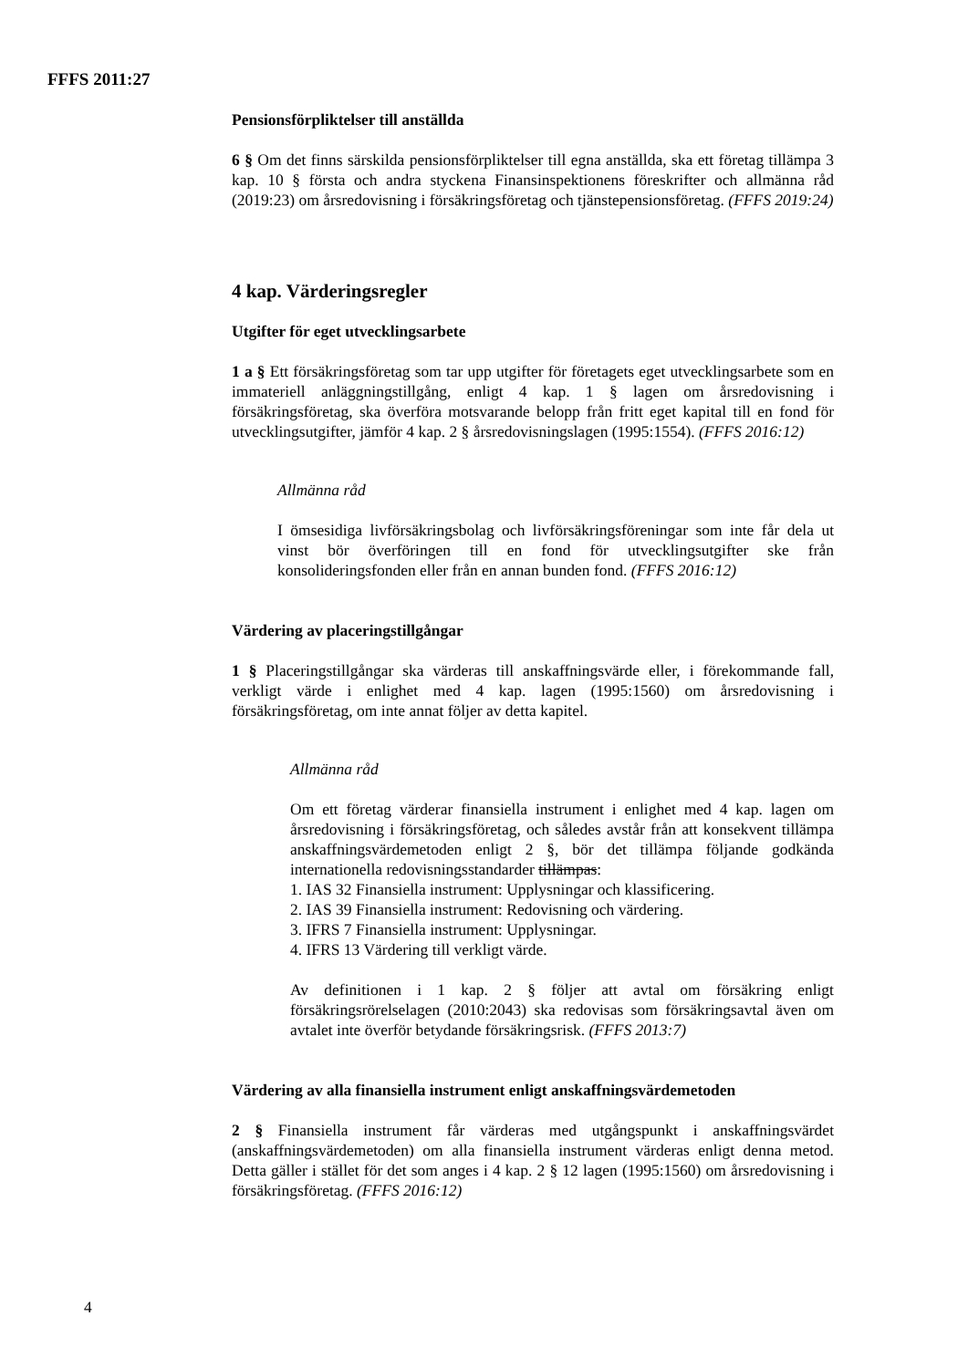FFFS 2011:27
Pensionsförpliktelser till anställda
6 § Om det finns särskilda pensionsförpliktelser till egna anställda, ska ett företag tillämpa 3 kap. 10 § första och andra styckena Finansinspektionens föreskrifter och allmänna råd (2019:23) om årsredovisning i försäkringsföretag och tjänstepensionsföretag. (FFFS 2019:24)
4 kap. Värderingsregler
Utgifter för eget utvecklingsarbete
1 a § Ett försäkringsföretag som tar upp utgifter för företagets eget utvecklingsarbete som en immateriell anläggningstillgång, enligt 4 kap. 1 § lagen om årsredovisning i försäkringsföretag, ska överföra motsvarande belopp från fritt eget kapital till en fond för utvecklingsutgifter, jämför 4 kap. 2 § årsredovisningslagen (1995:1554). (FFFS 2016:12)
Allmänna råd
I ömsesidiga livförsäkringsbolag och livförsäkringsföreningar som inte får dela ut vinst bör överföringen till en fond för utvecklingsutgifter ske från konsolideringsfonden eller från en annan bunden fond. (FFFS 2016:12)
Värdering av placeringstillgångar
1 § Placeringstillgångar ska värderas till anskaffningsvärde eller, i förekommande fall, verkligt värde i enlighet med 4 kap. lagen (1995:1560) om årsredovisning i försäkringsföretag, om inte annat följer av detta kapitel.
Allmänna råd
Om ett företag värderar finansiella instrument i enlighet med 4 kap. lagen om årsredovisning i försäkringsföretag, och således avstår från att konsekvent tillämpa anskaffningsvärdemetoden enligt 2 §, bör det tillämpa följande godkända internationella redovisningsstandarder tillämpas:
1. IAS 32 Finansiella instrument: Upplysningar och klassificering.
2. IAS 39 Finansiella instrument: Redovisning och värdering.
3. IFRS 7 Finansiella instrument: Upplysningar.
4. IFRS 13 Värdering till verkligt värde.
Av definitionen i 1 kap. 2 § följer att avtal om försäkring enligt försäkringsrörelselagen (2010:2043) ska redovisas som försäkringsavtal även om avtalet inte överför betydande försäkringsrisk. (FFFS 2013:7)
Värdering av alla finansiella instrument enligt anskaffningsvärdemetoden
2 § Finansiella instrument får värderas med utgångspunkt i anskaffningsvärdet (anskaffningsvärdemetoden) om alla finansiella instrument värderas enligt denna metod. Detta gäller i stället för det som anges i 4 kap. 2 § 12 lagen (1995:1560) om årsredovisning i försäkringsföretag. (FFFS 2016:12)
4